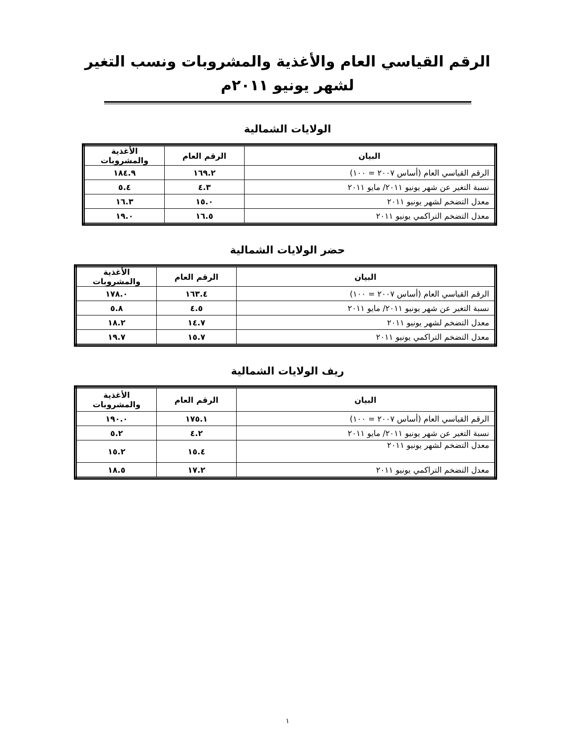الرقم القياسي العام والأغذية والمشروبات ونسب التغير
لشهر يونيو ٢٠١١م
الولايات الشمالية
| البيان | الرقم العام | الأغذية والمشروبات |
| --- | --- | --- |
| الرقم القياسي العام (أساس ٢٠٠٧ = ١٠٠) | ١٦٩.٢ | ١٨٤.٩ |
| نسبة التغير عن شهر يونيو ٢٠١١/ مايو ٢٠١١ | ٤.٣ | ٥.٤ |
| معدل التضخم لشهر يونيو ٢٠١١ | ١٥.٠ | ١٦.٣ |
| معدل التضخم التراكمي يونيو ٢٠١١ | ١٦.٥ | ١٩.٠ |
حضر الولايات الشمالية
| البيان | الرقم العام | الأغذية والمشروبات |
| --- | --- | --- |
| الرقم القياسي العام (أساس ٢٠٠٧ = ١٠٠) | ١٦٣.٤ | ١٧٨.٠ |
| نسبة التغير عن شهر يونيو ٢٠١١/ مايو ٢٠١١ | ٤.٥ | ٥.٨ |
| معدل التضخم لشهر يونيو ٢٠١١ | ١٤.٧ | ١٨.٢ |
| معدل التضخم التراكمي يونيو ٢٠١١ | ١٥.٧ | ١٩.٧ |
ريف الولايات الشمالية
| البيان | الرقم العام | الأغذية والمشروبات |
| --- | --- | --- |
| الرقم القياسي العام (أساس ٢٠٠٧ = ١٠٠) | ١٧٥.١ | ١٩٠.٠ |
| نسبة التغير عن شهر يونيو ٢٠١١/ مايو ٢٠١١ | ٤.٢ | ٥.٢ |
| معدل التضخم لشهر يونيو ٢٠١١ | ١٥.٤ | ١٥.٢ |
| معدل التضخم التراكمي يونيو ٢٠١١ | ١٧.٢ | ١٨.٥ |
١